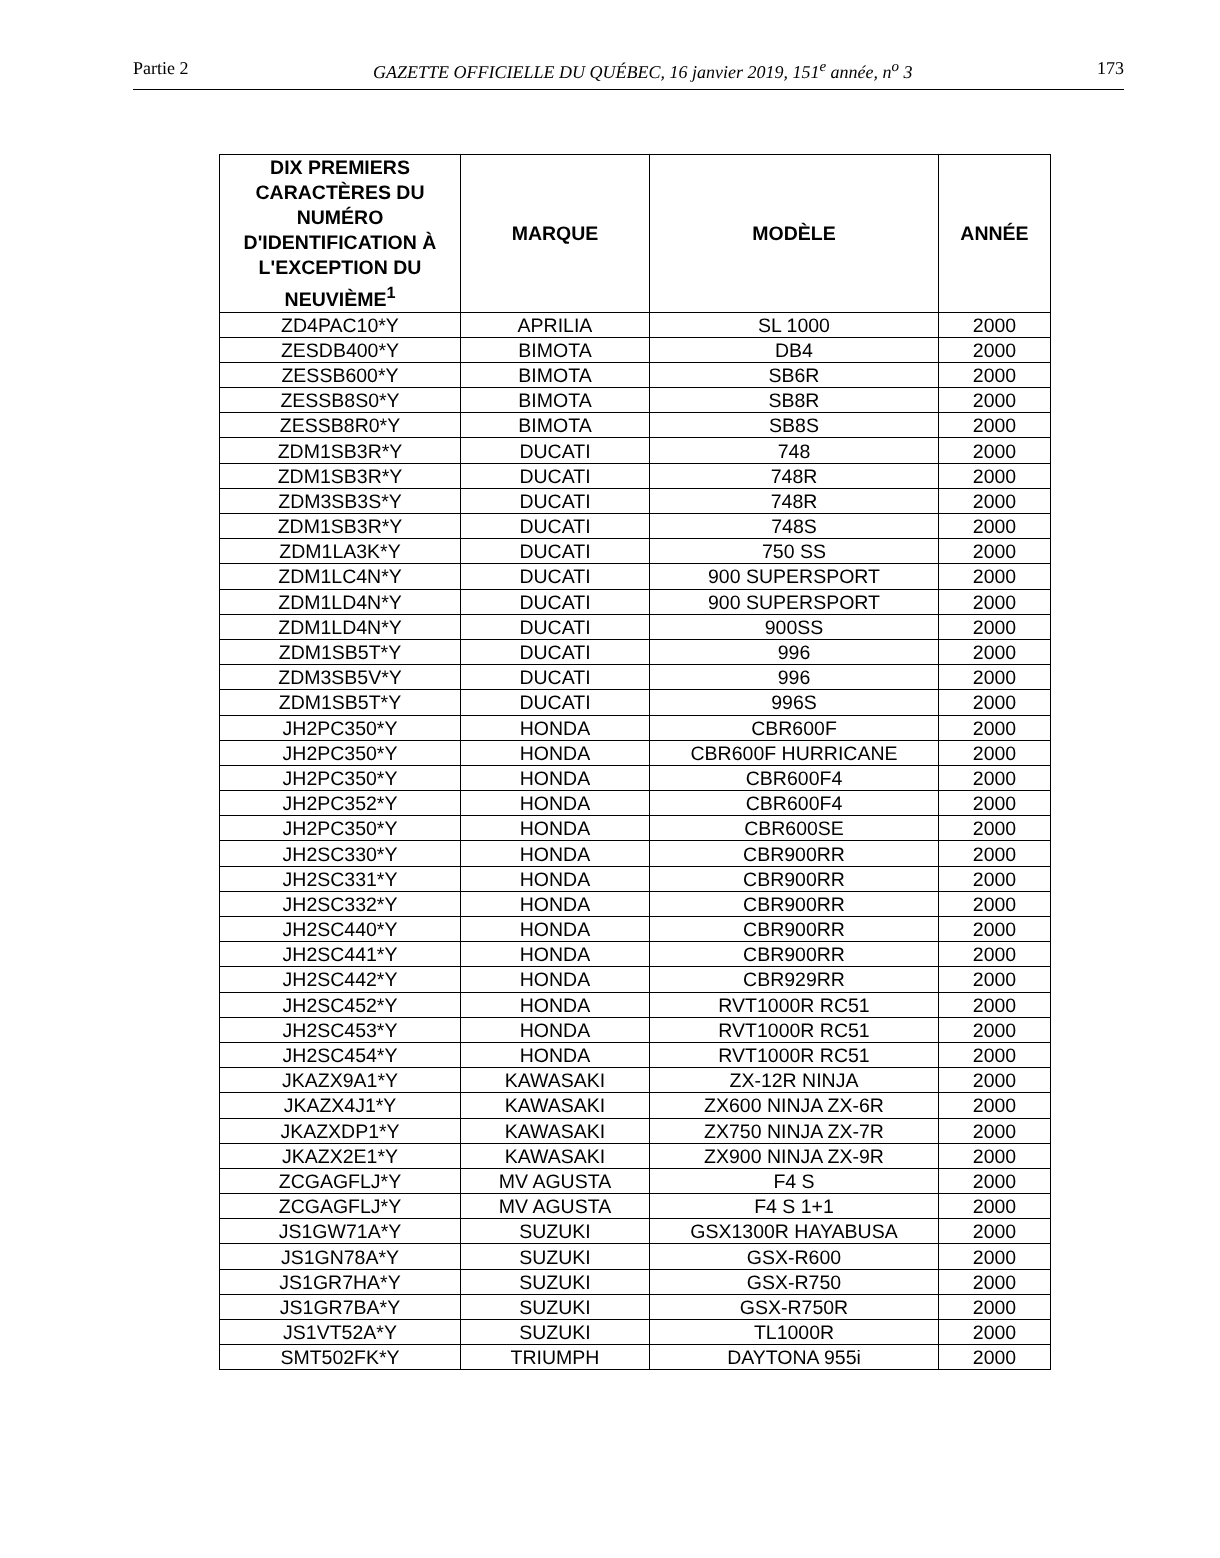Partie 2 GAZETTE OFFICIELLE DU QUÉBEC, 16 janvier 2019, 151<sup>e</sup> année, n<sup>o</sup> 3 173
| DIX PREMIERS CARACTÈRES DU NUMÉRO D'IDENTIFICATION À L'EXCEPTION DU NEUVIÈME<sup>1</sup> | MARQUE | MODÈLE | ANNÉE |
| --- | --- | --- | --- |
| ZD4PAC10*Y | APRILIA | SL 1000 | 2000 |
| ZESDB400*Y | BIMOTA | DB4 | 2000 |
| ZESSB600*Y | BIMOTA | SB6R | 2000 |
| ZESSB8S0*Y | BIMOTA | SB8R | 2000 |
| ZESSB8R0*Y | BIMOTA | SB8S | 2000 |
| ZDM1SB3R*Y | DUCATI | 748 | 2000 |
| ZDM1SB3R*Y | DUCATI | 748R | 2000 |
| ZDM3SB3S*Y | DUCATI | 748R | 2000 |
| ZDM1SB3R*Y | DUCATI | 748S | 2000 |
| ZDM1LA3K*Y | DUCATI | 750 SS | 2000 |
| ZDM1LC4N*Y | DUCATI | 900 SUPERSPORT | 2000 |
| ZDM1LD4N*Y | DUCATI | 900 SUPERSPORT | 2000 |
| ZDM1LD4N*Y | DUCATI | 900SS | 2000 |
| ZDM1SB5T*Y | DUCATI | 996 | 2000 |
| ZDM3SB5V*Y | DUCATI | 996 | 2000 |
| ZDM1SB5T*Y | DUCATI | 996S | 2000 |
| JH2PC350*Y | HONDA | CBR600F | 2000 |
| JH2PC350*Y | HONDA | CBR600F HURRICANE | 2000 |
| JH2PC350*Y | HONDA | CBR600F4 | 2000 |
| JH2PC352*Y | HONDA | CBR600F4 | 2000 |
| JH2PC350*Y | HONDA | CBR600SE | 2000 |
| JH2SC330*Y | HONDA | CBR900RR | 2000 |
| JH2SC331*Y | HONDA | CBR900RR | 2000 |
| JH2SC332*Y | HONDA | CBR900RR | 2000 |
| JH2SC440*Y | HONDA | CBR900RR | 2000 |
| JH2SC441*Y | HONDA | CBR900RR | 2000 |
| JH2SC442*Y | HONDA | CBR929RR | 2000 |
| JH2SC452*Y | HONDA | RVT1000R RC51 | 2000 |
| JH2SC453*Y | HONDA | RVT1000R RC51 | 2000 |
| JH2SC454*Y | HONDA | RVT1000R RC51 | 2000 |
| JKAZX9A1*Y | KAWASAKI | ZX-12R NINJA | 2000 |
| JKAZX4J1*Y | KAWASAKI | ZX600 NINJA ZX-6R | 2000 |
| JKAZXDP1*Y | KAWASAKI | ZX750 NINJA ZX-7R | 2000 |
| JKAZX2E1*Y | KAWASAKI | ZX900 NINJA ZX-9R | 2000 |
| ZCGAGFLJ*Y | MV AGUSTA | F4 S | 2000 |
| ZCGAGFLJ*Y | MV AGUSTA | F4 S 1+1 | 2000 |
| JS1GW71A*Y | SUZUKI | GSX1300R HAYABUSA | 2000 |
| JS1GN78A*Y | SUZUKI | GSX-R600 | 2000 |
| JS1GR7HA*Y | SUZUKI | GSX-R750 | 2000 |
| JS1GR7BA*Y | SUZUKI | GSX-R750R | 2000 |
| JS1VT52A*Y | SUZUKI | TL1000R | 2000 |
| SMT502FK*Y | TRIUMPH | DAYTONA 955i | 2000 |